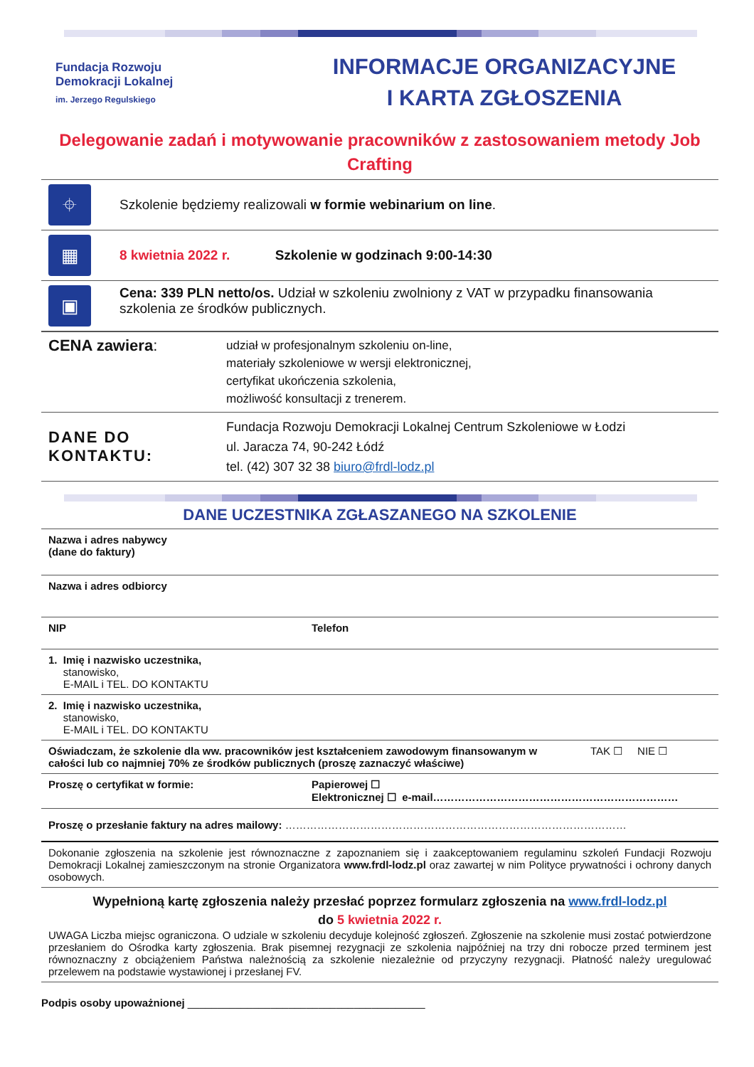Fundacja Rozwoju
Demokracji Lokalnej
im. Jerzego Regulskiego
INFORMACJE ORGANIZACYJNE
I KARTA ZGŁOSZENIA
Delegowanie zadań i motywowanie pracowników z zastosowaniem metody Job Crafting
| ⌖ | Szkolenie będziemy realizowali w formie webinarium on line . |
| ▦ | 8 kwietnia 2022 r. Szkolenie w godzinach 9:00-14:30 |
| ▣ | Cena: 339 PLN netto/os. Udział w szkoleniu zwolniony z VAT w przypadku finansowania szkolenia ze środków publicznych. |
| CENA zawiera : | udział w profesjonalnym szkoleniu on-line, materiały szkoleniowe w wersji elektronicznej, certyfikat ukończenia szkolenia, możliwość konsultacji z trenerem. |
| DANE DO KONTAKTU: | Fundacja Rozwoju Demokracji Lokalnej Centrum Szkoleniowe w Łodzi ul. Jaracza 74, 90-242 Łódź tel. (42) 307 32 38 biuro@frdl-lodz.pl |
DANE UCZESTNIKA ZGŁASZANEGO NA SZKOLENIE
| Nazwa i adres nabywcy (dane do faktury) | | |
| Nazwa i adres odbiorcy | | |
| NIP | Telefon | |
| 1. Imię i nazwisko uczestnika, stanowisko, E-MAIL i TEL. DO KONTAKTU | | |
| 2. Imię i nazwisko uczestnika, stanowisko, E-MAIL i TEL. DO KONTAKTU | | |
| Oświadczam, że szkolenie dla ww. pracowników jest kształceniem zawodowym finansowanym w całości lub co najmniej 70% ze środków publicznych (proszę zaznaczyć właściwe) | | TAK ☐ NIE ☐ |
| Proszę o certyfikat w formie: | Papierowej ☐ Elektronicznej ☐ e-mail…………………………………………………………… | |
| Proszę o przesłanie faktury na adres mailowy: …………………………………………………………………………………… | | |
| Dokonanie zgłoszenia na szkolenie jest równoznaczne z zapoznaniem się i zaakceptowaniem regulaminu szkoleń Fundacji Rozwoju Demokracji Lokalnej zamieszczonym na stronie Organizatora www.frdl-lodz.pl oraz zawartej w nim Polityce prywatności i ochrony danych osobowych. | | |
| Wypełnioną kartę zgłoszenia należy przesłać poprzez formularz zgłoszenia na www.frdl-lodz.pl do 5 kwietnia 2022 r. UWAGA Liczba miejsc ograniczona. O udziale w szkoleniu decyduje kolejność zgłoszeń. Zgłoszenie na szkolenie musi zostać potwierdzone przesłaniem do Ośrodka karty zgłoszenia. Brak pisemnej rezygnacji ze szkolenia najpóźniej na trzy dni robocze przed terminem jest równoznaczny z obciążeniem Państwa należnością za szkolenie niezależnie od przyczyny rezygnacji. Płatność należy uregulować przelewem na podstawie wystawionej i przesłanej FV. | | |
Podpis osoby upoważnionej ________________________________________